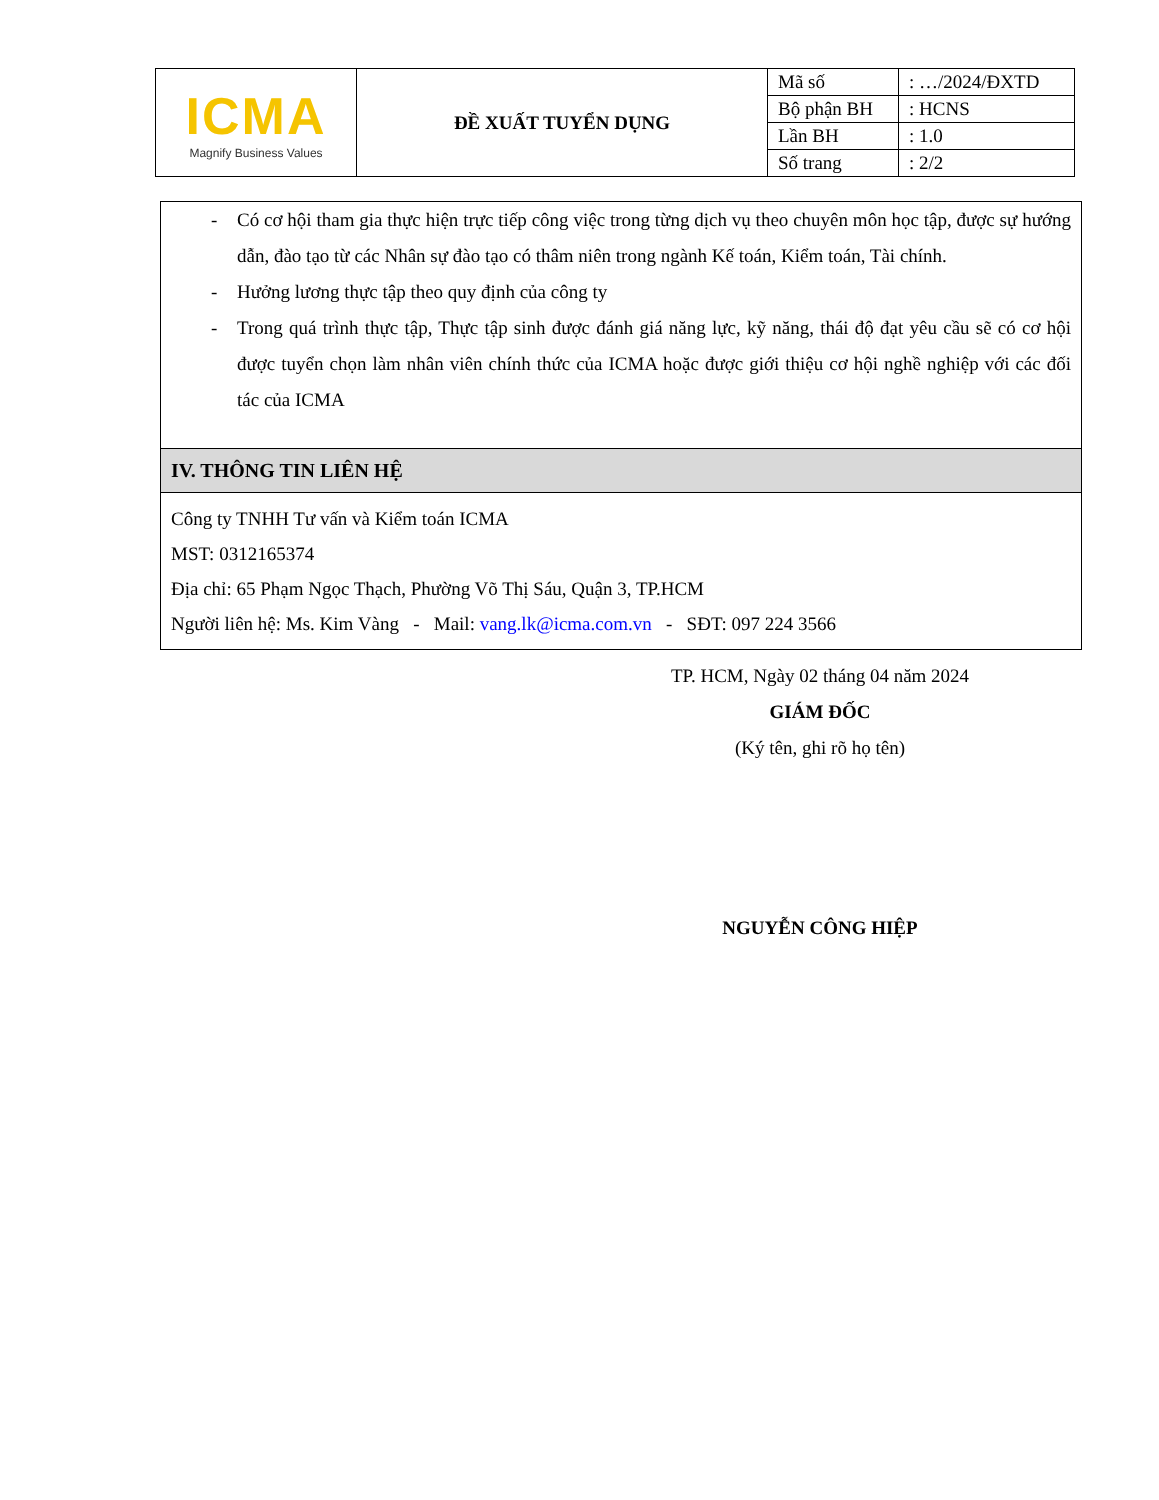| ICMA Magnify Business Values | ĐỀ XUẤT TUYỂN DỤNG | Mã số | : …/2024/ĐXTD |
| | | Bộ phận BH | : HCNS |
| | | Lần BH | : 1.0 |
| | | Số trang | : 2/2 |
- Có cơ hội tham gia thực hiện trực tiếp công việc trong từng dịch vụ theo chuyên môn học tập, được sự hướng dẫn, đào tạo từ các Nhân sự đào tạo có thâm niên trong ngành Kế toán, Kiểm toán, Tài chính.
- Hưởng lương thực tập theo quy định của công ty
- Trong quá trình thực tập, Thực tập sinh được đánh giá năng lực, kỹ năng, thái độ đạt yêu cầu sẽ có cơ hội được tuyển chọn làm nhân viên chính thức của ICMA hoặc được giới thiệu cơ hội nghề nghiệp với các đối tác của ICMA
IV. THÔNG TIN LIÊN HỆ
Công ty TNHH Tư vấn và Kiểm toán ICMA
MST: 0312165374
Địa chỉ: 65 Phạm Ngọc Thạch, Phường Võ Thị Sáu, Quận 3, TP.HCM
Người liên hệ: Ms. Kim Vàng - Mail: vang.lk@icma.com.vn - SĐT: 097 224 3566
TP. HCM, Ngày 02 tháng 04 năm 2024
GIÁM ĐỐC
(Ký tên, ghi rõ họ tên)
NGUYỄN CÔNG HIỆP